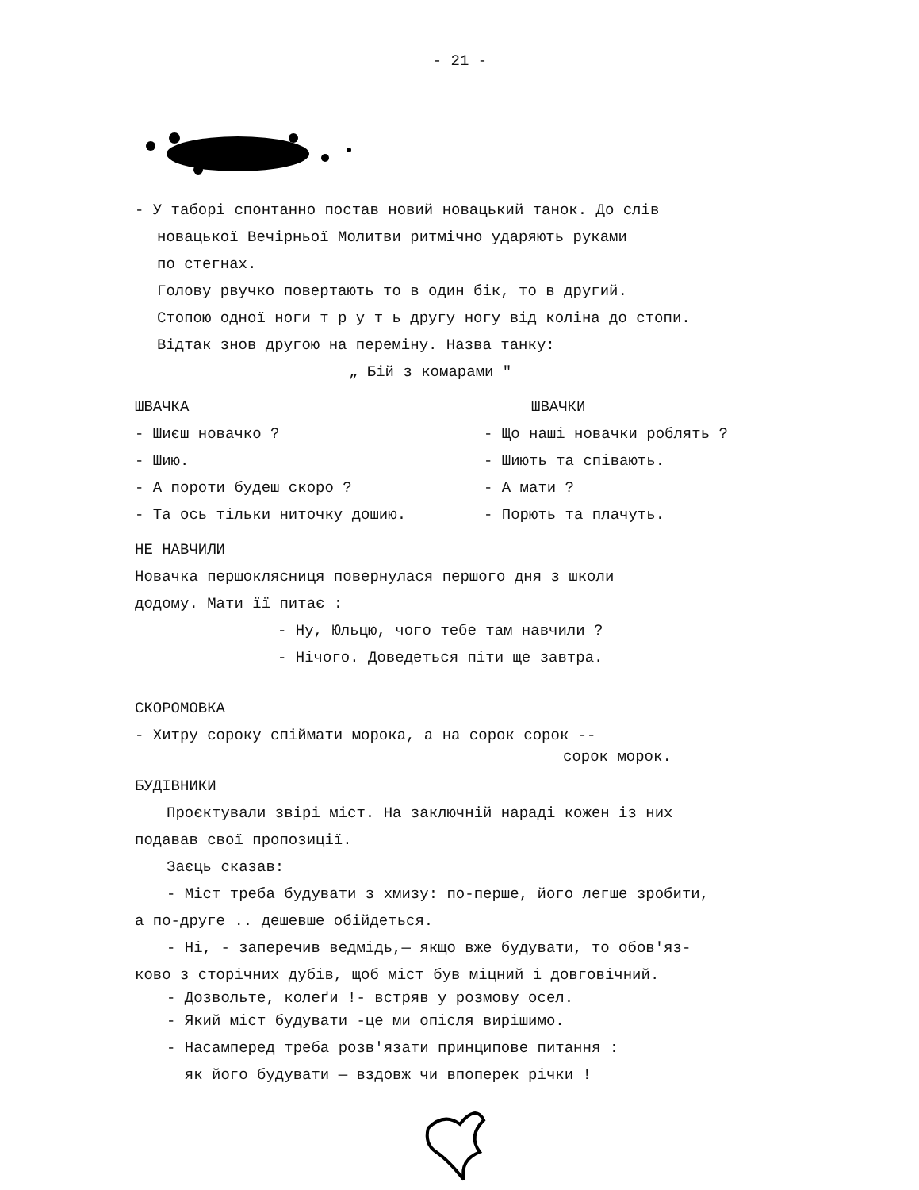- 21 -
- У таборі спонтанно постав новий новацький танок. До слів
новацької Вечірньої Молитви ритмічно ударяють руками
по стегнах.
Голову рвучко повертають то в один бік, то в другий.
Стопою одної ноги т р у т ь другу ногу від коліна до стопи.
Відтак знов другою на переміну. Назва танку:
„ Бій з комарами "
ШВАЧКА
- Шиєш новачко ?
- Шию.
- А пороти будеш скоро ?
- Та ось тільки ниточку дошию.
ШВАЧКИ
- Що наші новачки роблять ?
- Шиють та співають.
- А мати ?
- Порють та плачуть.
НЕ НАВЧИЛИ
Новачка першоклясниця повернулася першого дня з школи
додому. Мати її питає :
- Ну, Юльцю, чого тебе там навчили ?
- Нічого. Доведеться піти ще завтра.
СКОРОМОВКА
- Хитру сороку спіймати морока, а на сорок сорок --
сорок морок.
БУДІВНИКИ
Проєктували звірі міст. На заключній нараді кожен із них
подавав свої пропозиції.
Заєць сказав:
- Міст треба будувати з хмизу: по-перше, його легше зробити,
а по-друге .. дешевше обійдеться.
- Ні, - заперечив ведмідь,— якщо вже будувати, то обов'яз-
ково з сторічних дубів, щоб міст був міцний і довговічний.
- Дозвольте, колеґи !- встряв у розмову осел.
- Який міст будувати -це ми опісля вирішимо.
- Насамперед треба розв'язати принципове питання :
як його будувати — вздовж чи впоперек річки !